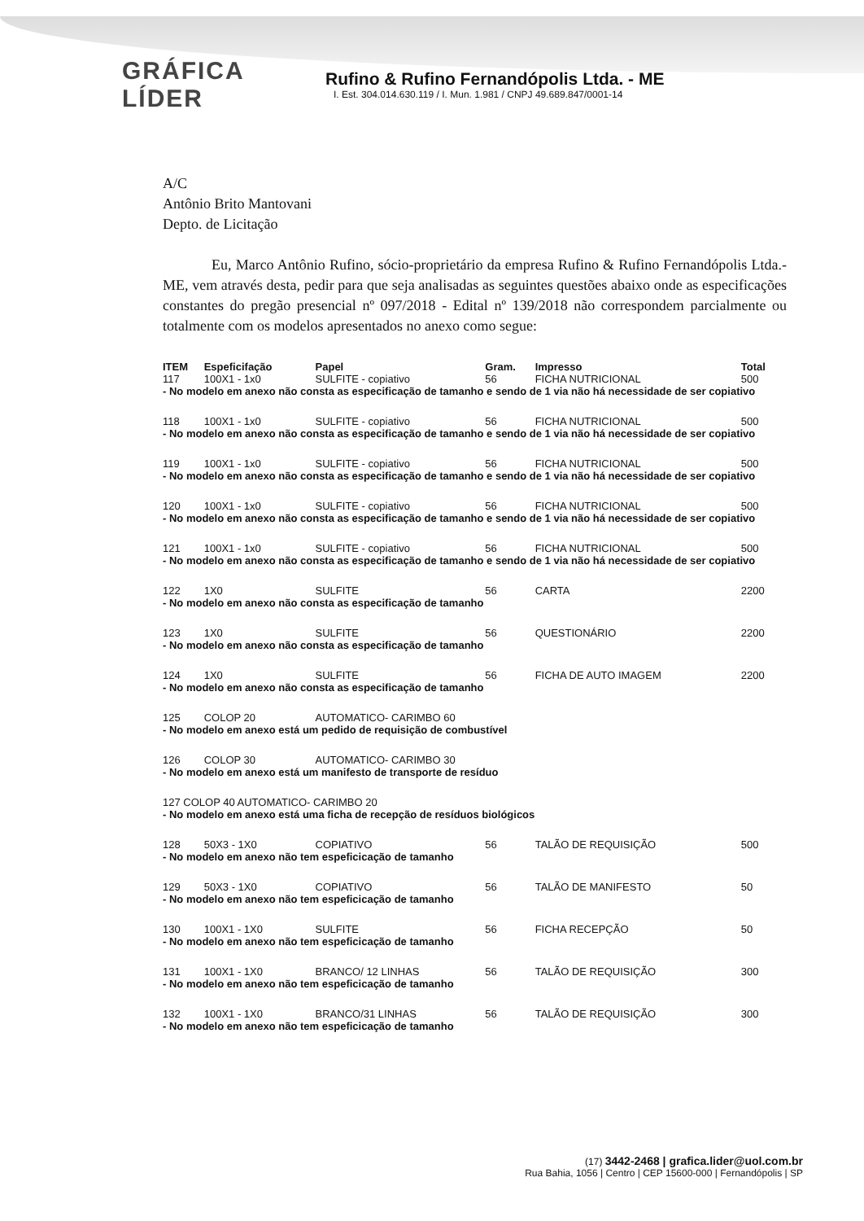GRÁFICA LÍDER
Rufino & Rufino Fernandópolis Ltda. - ME
I. Est. 304.014.630.119 / I. Mun. 1.981 / CNPJ 49.689.847/0001-14
A/C
Antônio Brito Mantovani
Depto. de Licitação
Eu, Marco Antônio Rufino, sócio-proprietário da empresa Rufino & Rufino Fernandópolis Ltda.-ME, vem através desta, pedir para que seja analisadas as seguintes questões abaixo onde as especificações constantes do pregão presencial nº 097/2018 - Edital nº 139/2018 não correspondem parcialmente ou totalmente com os modelos apresentados no anexo como segue:
| ITEM | Espeficifação | Papel | Gram. | Impresso | Total |
| --- | --- | --- | --- | --- | --- |
| 117 | 100X1 - 1x0 | SULFITE - copiativo | 56 | FICHA NUTRICIONAL | 500 |
| - No modelo em anexo não consta as especificação de tamanho e sendo de 1 via não há necessidade de ser copiativo | | | | | |
| 118 | 100X1 - 1x0 | SULFITE - copiativo | 56 | FICHA NUTRICIONAL | 500 |
| - No modelo em anexo não consta as especificação de tamanho e sendo de 1 via não há necessidade de ser copiativo | | | | | |
| 119 | 100X1 - 1x0 | SULFITE - copiativo | 56 | FICHA NUTRICIONAL | 500 |
| - No modelo em anexo não consta as especificação de tamanho e sendo de 1 via não há necessidade de ser copiativo | | | | | |
| 120 | 100X1 - 1x0 | SULFITE - copiativo | 56 | FICHA NUTRICIONAL | 500 |
| - No modelo em anexo não consta as especificação de tamanho e sendo de 1 via não há necessidade de ser copiativo | | | | | |
| 121 | 100X1 - 1x0 | SULFITE - copiativo | 56 | FICHA NUTRICIONAL | 500 |
| - No modelo em anexo não consta as especificação de tamanho e sendo de 1 via não há necessidade de ser copiativo | | | | | |
| 122 | 1X0 | SULFITE | 56 | CARTA | 2200 |
| - No modelo em anexo não consta as especificação de tamanho | | | | | |
| 123 | 1X0 | SULFITE | 56 | QUESTIONÁRIO | 2200 |
| - No modelo em anexo não consta as especificação de tamanho | | | | | |
| 124 | 1X0 | SULFITE | 56 | FICHA DE AUTO IMAGEM | 2200 |
| - No modelo em anexo não consta as especificação de tamanho | | | | | |
| 125 | COLOP 20 | AUTOMATICO- CARIMBO 60 | | | |
| - No modelo em anexo está um pedido de requisição de combustível | | | | | |
| 126 | COLOP 30 | AUTOMATICO- CARIMBO 30 | | | |
| - No modelo em anexo está um manifesto de transporte de resíduo | | | | | |
| 127 COLOP 40 AUTOMATICO- CARIMBO 20 | | | | | |
| - No modelo em anexo está uma ficha de recepção de resíduos biológicos | | | | | |
| 128 | 50X3 - 1X0 | COPIATIVO | 56 | TALÃO DE REQUISIÇÃO | 500 |
| - No modelo em anexo não tem espeficicação de tamanho | | | | | |
| 129 | 50X3 - 1X0 | COPIATIVO | 56 | TALÃO DE MANIFESTO | 50 |
| - No modelo em anexo não tem espeficicação de tamanho | | | | | |
| 130 | 100X1 - 1X0 | SULFITE | 56 | FICHA RECEPÇÃO | 50 |
| - No modelo em anexo não tem espeficicação de tamanho | | | | | |
| 131 | 100X1 - 1X0 | BRANCO/ 12 LINHAS | 56 | TALÃO DE REQUISIÇÃO | 300 |
| - No modelo em anexo não tem espeficicação de tamanho | | | | | |
| 132 | 100X1 - 1X0 | BRANCO/31 LINHAS | 56 | TALÃO DE REQUISIÇÃO | 300 |
| - No modelo em anexo não tem espeficicação de tamanho | | | | | |
(17) 3442-2468 | grafica.lider@uol.com.br
Rua Bahia, 1056 | Centro | CEP 15600-000 | Fernandópolis | SP